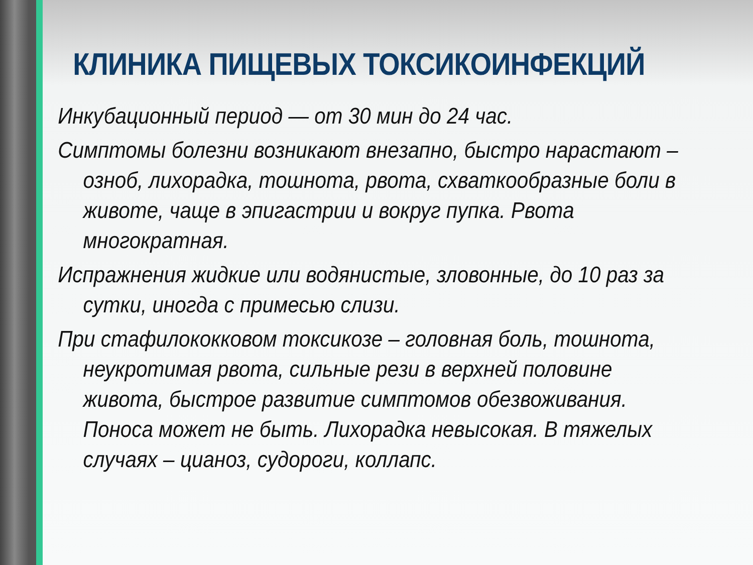КЛИНИКА ПИЩЕВЫХ ТОКСИКОИНФЕКЦИЙ
Инкубационный период — от 30 мин до 24 час.
Симптомы болезни возникают внезапно, быстро нарастают – озноб, лихорадка, тошнота, рвота, схваткообразные боли в животе, чаще в эпигастрии и вокруг пупка. Рвота многократная.
Испражнения жидкие или водянистые, зловонные, до 10 раз за сутки, иногда с примесью слизи.
При стафилококковом токсикозе – головная боль, тошнота, неукротимая рвота, сильные рези в верхней половине живота, быстрое развитие симптомов обезвоживания. Поноса может не быть. Лихорадка невысокая. В тяжелых случаях – цианоз, судороги, коллапс.